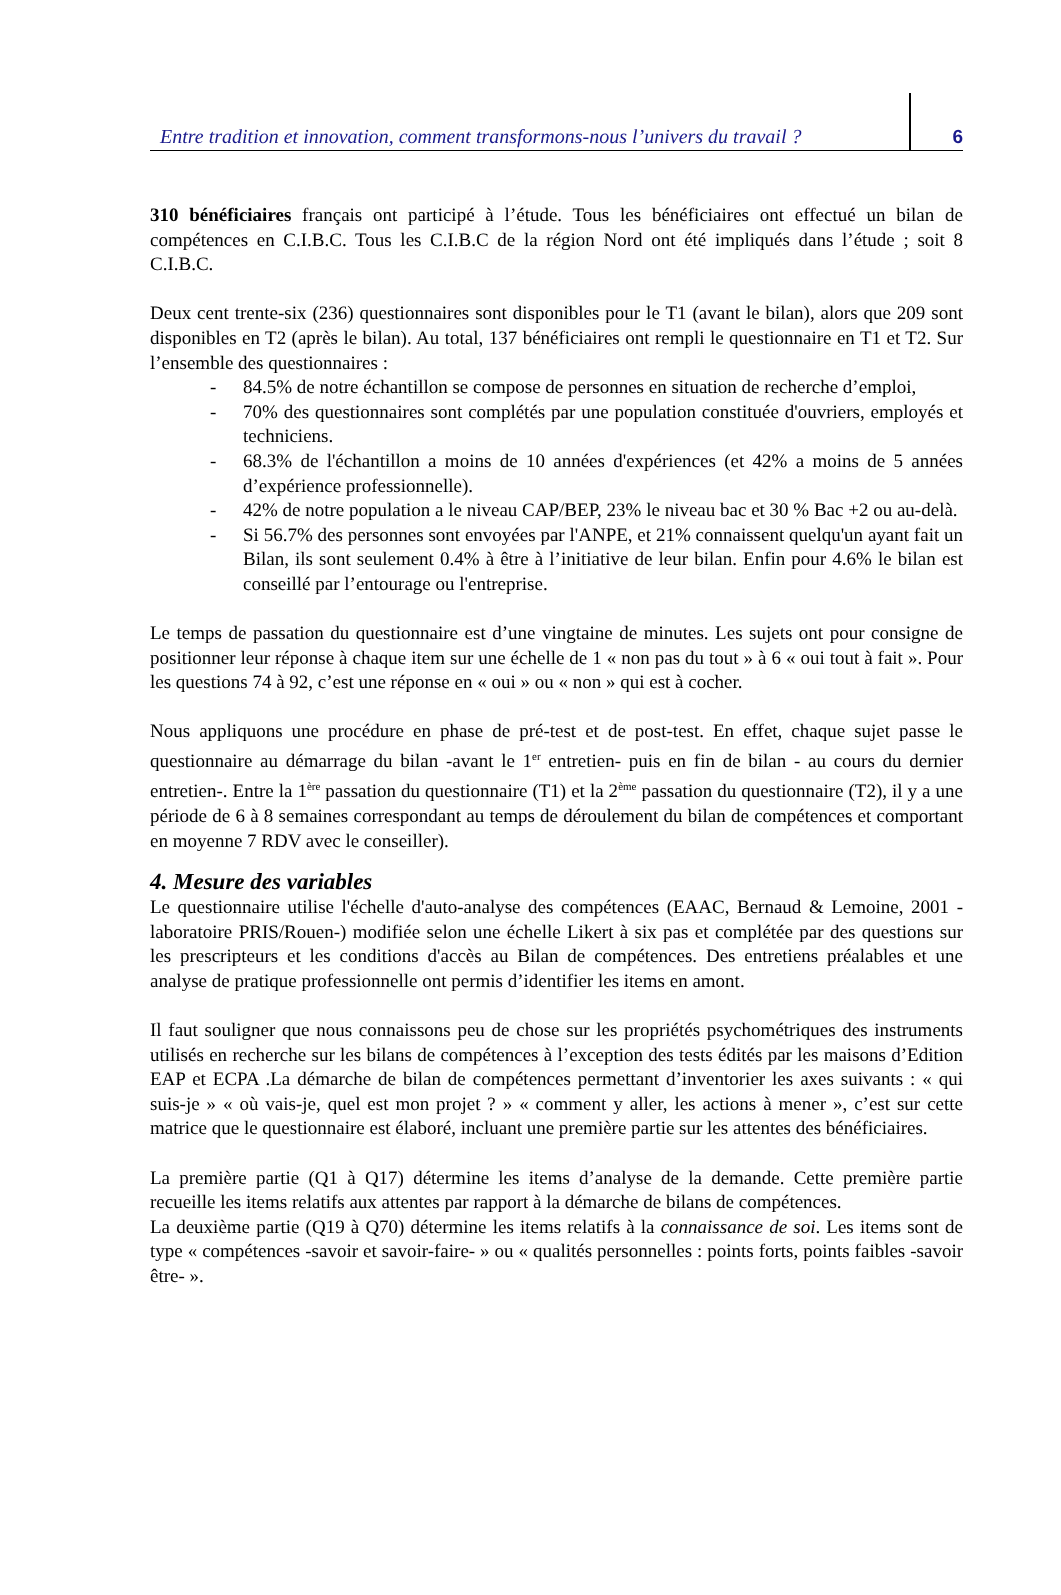Entre tradition et innovation, comment transformons-nous l’univers du travail ?
6
310 bénéficiaires français ont participé à l’étude. Tous les bénéficiaires ont effectué un bilan de compétences en C.I.B.C. Tous les C.I.B.C de la région Nord ont été impliqués dans l’étude ; soit 8 C.I.B.C.
Deux cent trente-six (236) questionnaires sont disponibles pour le T1 (avant le bilan), alors que 209 sont disponibles en T2 (après le bilan). Au total, 137 bénéficiaires ont rempli le questionnaire en T1 et T2. Sur l’ensemble des questionnaires :
- 84.5% de notre échantillon se compose de personnes en situation de recherche d’emploi,
- 70% des questionnaires sont complétés par une population constituée d'ouvriers, employés et techniciens.
- 68.3% de l'échantillon a moins de 10 années d'expériences (et 42% a moins de 5 années d’expérience professionnelle).
- 42% de notre population a le niveau CAP/BEP, 23% le niveau bac et 30 % Bac +2 ou au-delà.
- Si 56.7% des personnes sont envoyées par l'ANPE, et 21% connaissent quelqu'un ayant fait un Bilan, ils sont seulement 0.4% à être à l’initiative de leur bilan. Enfin pour 4.6% le bilan est conseillé par l’entourage ou l'entreprise.
Le temps de passation du questionnaire est d’une vingtaine de minutes. Les sujets ont pour consigne de positionner leur réponse à chaque item sur une échelle de 1 « non pas du tout » à 6 « oui tout à fait ». Pour les questions 74 à 92, c’est une réponse en « oui » ou « non » qui est à cocher.
Nous appliquons une procédure en phase de pré-test et de post-test. En effet, chaque sujet passe le questionnaire au démarrage du bilan -avant le 1<sup>er</sup> entretien- puis en fin de bilan - au cours du dernier entretien-. Entre la 1<sup>ère</sup> passation du questionnaire (T1) et la 2<sup>ème</sup> passation du questionnaire (T2), il y a une période de 6 à 8 semaines correspondant au temps de déroulement du bilan de compétences et comportant en moyenne 7 RDV avec le conseiller).
4. Mesure des variables
Le questionnaire utilise l'échelle d'auto-analyse des compétences (EAAC, Bernaud & Lemoine, 2001 -laboratoire PRIS/Rouen-) modifiée selon une échelle Likert à six pas et complétée par des questions sur les prescripteurs et les conditions d'accès au Bilan de compétences. Des entretiens préalables et une analyse de pratique professionnelle ont permis d’identifier les items en amont.
Il faut souligner que nous connaissons peu de chose sur les propriétés psychométriques des instruments utilisés en recherche sur les bilans de compétences à l’exception des tests édités par les maisons d’Edition EAP et ECPA .La démarche de bilan de compétences permettant d’inventorier les axes suivants : « qui suis-je » « où vais-je, quel est mon projet ? » « comment y aller, les actions à mener », c’est sur cette matrice que le questionnaire est élaboré, incluant une première partie sur les attentes des bénéficiaires.
La première partie (Q1 à Q17) détermine les items d’analyse de la demande. Cette première partie recueille les items relatifs aux attentes par rapport à la démarche de bilans de compétences.
La deuxième partie (Q19 à Q70) détermine les items relatifs à la connaissance de soi. Les items sont de type « compétences -savoir et savoir-faire- » ou « qualités personnelles : points forts, points faibles -savoir être- ».